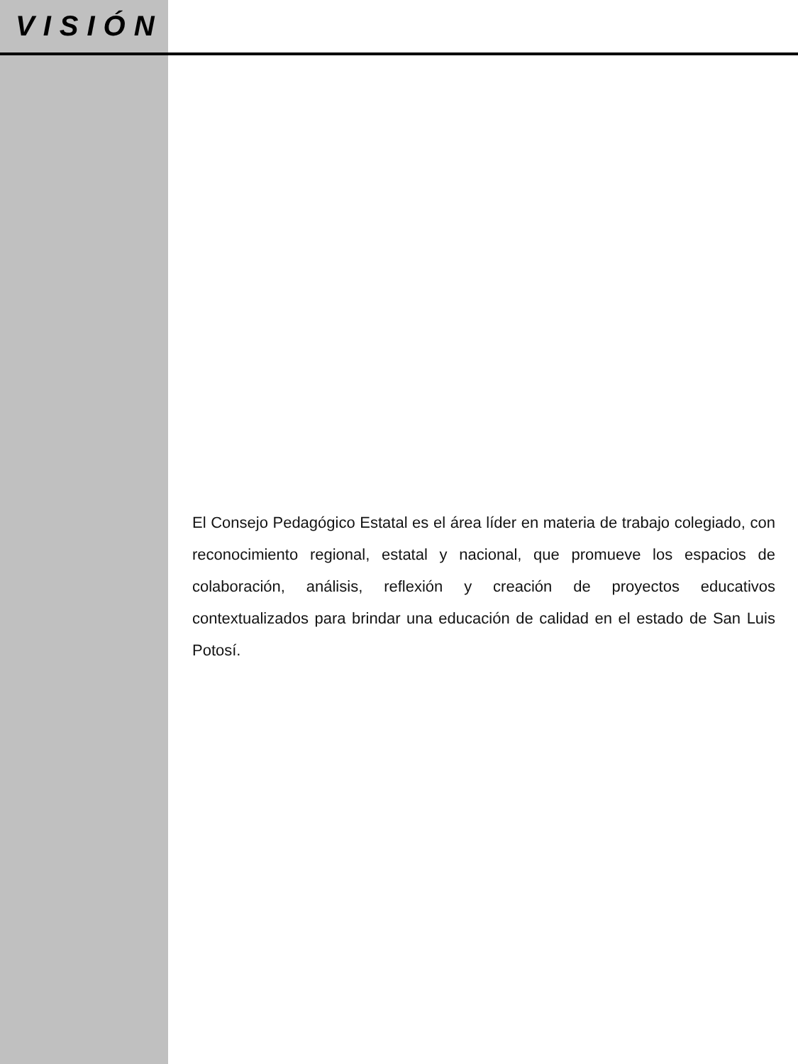VISIÓN
El Consejo Pedagógico Estatal es el área líder en materia de trabajo colegiado, con reconocimiento regional, estatal y nacional, que promueve los espacios de colaboración, análisis, reflexión y creación de proyectos educativos contextualizados para brindar una educación de calidad en el estado de San Luis Potosí.